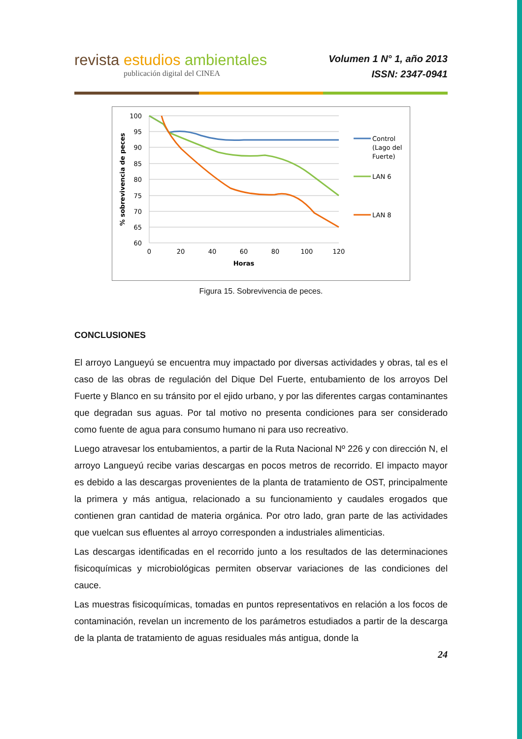revista estudios ambientales
publicación digital del CINEA
Volumen 1 N° 1, año 2013
ISSN: 2347-0941
100
95
90
85
80
75
70
65
60
0
20
40
60
80
100
120
Horas
% sobrevivencia de peces
Control
(Lago del
Fuerte)
LAN 6
LAN 8
Figura 15. Sobrevivencia de peces.
CONCLUSIONES
El arroyo Langueyú se encuentra muy impactado por diversas actividades y obras, tal es el caso de las obras de regulación del Dique Del Fuerte, entubamiento de los arroyos Del Fuerte y Blanco en su tránsito por el ejido urbano, y por las diferentes cargas contaminantes que degradan sus aguas. Por tal motivo no presenta condiciones para ser considerado como fuente de agua para consumo humano ni para uso recreativo.
Luego atravesar los entubamientos, a partir de la Ruta Nacional Nº 226 y con dirección N, el arroyo Langueyú recibe varias descargas en pocos metros de recorrido. El impacto mayor es debido a las descargas provenientes de la planta de tratamiento de OST, principalmente la primera y más antigua, relacionado a su funcionamiento y caudales erogados que contienen gran cantidad de materia orgánica. Por otro lado, gran parte de las actividades que vuelcan sus efluentes al arroyo corresponden a industriales alimenticias.
Las descargas identificadas en el recorrido junto a los resultados de las determinaciones fisicoquímicas y microbiológicas permiten observar variaciones de las condiciones del cauce.
Las muestras fisicoquímicas, tomadas en puntos representativos en relación a los focos de contaminación, revelan un incremento de los parámetros estudiados a partir de la descarga de la planta de tratamiento de aguas residuales más antigua, donde la
24